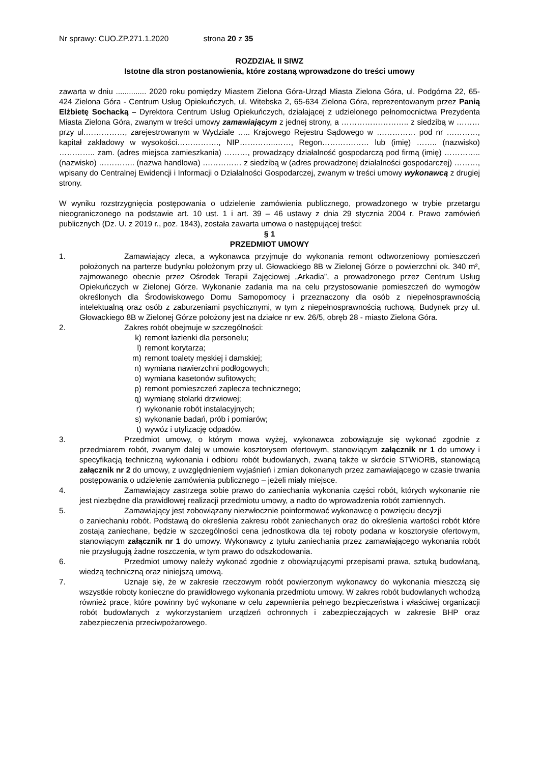Nr sprawy: CUO.ZP.271.1.2020 strona 20 z 35
ROZDZIAŁ II SIWZ
Istotne dla stron postanowienia, które zostaną wprowadzone do treści umowy
zawarta w dniu .............. 2020 roku pomiędzy Miastem Zielona Góra-Urząd Miasta Zielona Góra, ul. Podgórna 22, 65-424 Zielona Góra - Centrum Usług Opiekuńczych, ul. Witebska 2, 65-634 Zielona Góra, reprezentowanym przez Panią Elżbietę Sochacką – Dyrektora Centrum Usług Opiekuńczych, działającej z udzielonego pełnomocnictwa Prezydenta Miasta Zielona Góra, zwanym w treści umowy zamawiającym z jednej strony, a …………………….. z siedzibą w ……… przy ul.……………, zarejestrowanym w Wydziale ….. Krajowego Rejestru Sądowego w …………… pod nr …………, kapitał zakładowy w wysokości……………., NIP…………..……, Regon……………… lub (imię) …….. (nazwisko) ………….. zam. (adres miejsca zamieszkania) ………, prowadzący działalność gospodarczą pod firmą (imię) ………….. (nazwisko) ………….. (nazwa handlowa) …………… z siedzibą w (adres prowadzonej działalności gospodarczej) ………, wpisany do Centralnej Ewidencji i Informacji o Działalności Gospodarczej, zwanym w treści umowy wykonawcą z drugiej strony.
W wyniku rozstrzygnięcia postępowania o udzielenie zamówienia publicznego, prowadzonego w trybie przetargu nieograniczonego na podstawie art. 10 ust. 1 i art. 39 – 46 ustawy z dnia 29 stycznia 2004 r. Prawo zamówień publicznych (Dz. U. z 2019 r., poz. 1843), została zawarta umowa o następującej treści:
§ 1
PRZEDMIOT UMOWY
1. Zamawiający zleca, a wykonawca przyjmuje do wykonania remont odtworzeniowy pomieszczeń położonych na parterze budynku położonym przy ul. Głowackiego 8B w Zielonej Górze o powierzchni ok. 340 m², zajmowanego obecnie przez Ośrodek Terapii Zajęciowej „Arkadia”, a prowadzonego przez Centrum Usług Opiekuńczych w Zielonej Górze. Wykonanie zadania ma na celu przystosowanie pomieszczeń do wymogów określonych dla Środowiskowego Domu Samopomocy i przeznaczony dla osób z niepełnosprawnością intelektualną oraz osób z zaburzeniami psychicznymi, w tym z niepełnosprawnością ruchową. Budynek przy ul. Głowackiego 8B w Zielonej Górze położony jest na działce nr ew. 26/5, obręb 28 - miasto Zielona Góra.
2. Zakres robót obejmuje w szczególności:
k) remont łazienki dla personelu;
l) remont korytarza;
m) remont toalety męskiej i damskiej;
n) wymiana nawierzchni podłogowych;
o) wymiana kasetonów sufitowych;
p) remont pomieszczeń zaplecza technicznego;
q) wymianę stolarki drzwiowej;
r) wykonanie robót instalacyjnych;
s) wykonanie badań, prób i pomiarów;
t) wywóz i utylizację odpadów.
3. Przedmiot umowy, o którym mowa wyżej, wykonawca zobowiązuje się wykonać zgodnie z przedmiarem robót, zwanym dalej w umowie kosztorysem ofertowym, stanowiącym załącznik nr 1 do umowy i specyfikacją techniczną wykonania i odbioru robót budowlanych, zwaną także w skrócie STWiORB, stanowiącą załącznik nr 2 do umowy, z uwzględnieniem wyjaśnień i zmian dokonanych przez zamawiającego w czasie trwania postępowania o udzielenie zamówienia publicznego – jeżeli miały miejsce.
4. Zamawiający zastrzega sobie prawo do zaniechania wykonania części robót, których wykonanie nie jest niezbędne dla prawidłowej realizacji przedmiotu umowy, a nadto do wprowadzenia robót zamiennych.
5. Zamawiający jest zobowiązany niezwłocznie poinformować wykonawcę o powzięciu decyzji
o zaniechaniu robót. Podstawą do określenia zakresu robót zaniechanych oraz do określenia wartości robót które zostają zaniechane, będzie w szczególności cena jednostkowa dla tej roboty podana w kosztorysie ofertowym, stanowiącym załącznik nr 1 do umowy. Wykonawcy z tytułu zaniechania przez zamawiającego wykonania robót nie przysługują żadne roszczenia, w tym prawo do odszkodowania.
6. Przedmiot umowy należy wykonać zgodnie z obowiązującymi przepisami prawa, sztuką budowlaną, wiedzą techniczną oraz niniejszą umową.
7. Uznaje się, że w zakresie rzeczowym robót powierzonym wykonawcy do wykonania mieszczą się wszystkie roboty konieczne do prawidłowego wykonania przedmiotu umowy. W zakres robót budowlanych wchodzą również prace, które powinny być wykonane w celu zapewnienia pełnego bezpieczeństwa i właściwej organizacji robót budowlanych z wykorzystaniem urządzeń ochronnych i zabezpieczających w zakresie BHP oraz zabezpieczenia przeciwpożarowego.